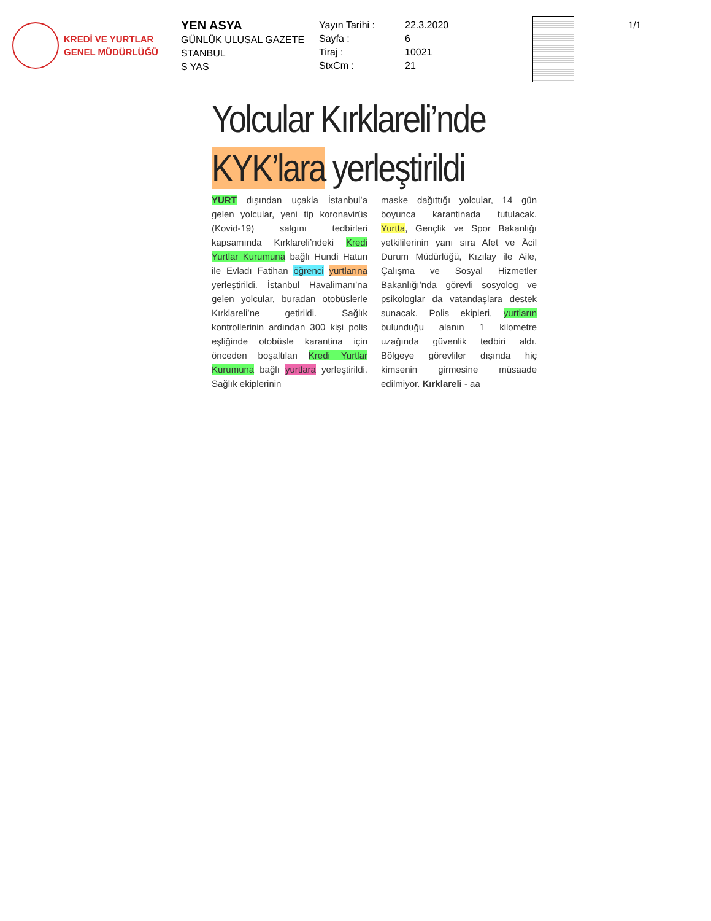KREDİ VE YURTLAR
GENEL MÜDÜRLÜĞÜ
YEN ASYA
GÜNLÜK ULUSAL GAZETE
STANBUL
S YAS
Yayın Tarihi :
Sayfa :
Tiraj :
StxCm :
22.3.2020
6
10021
21
1/1
Yolcular Kırklareli’nde
KYK’lara yerleştirildi
YURT dışından uçakla İstanbul’a gelen yolcular, yeni tip koronavirüs (Kovid-19) salgını tedbirleri kapsamında Kırklareli’ndeki Kredi Yurtlar Kurumuna bağlı Hundi Hatun ile Evladı Fatihan öğrenci yurtlarına yerleştirildi. İstanbul Havalimanı’na gelen yolcular, buradan otobüslerle Kırklareli’ne getirildi. Sağlık kontrollerinin ardından 300 kişi polis eşliğinde otobüsle karantina için önceden boşaltılan Kredi Yurtlar Kurumuna bağlı yurtlara yerleştirildi. Sağlık ekiplerinin
maske dağıttığı yolcular, 14 gün boyunca karantinada tutulacak. Yurtta, Gençlik ve Spor Bakanlığı yetkililerinin yanı sıra Afet ve Âcil Durum Müdürlüğü, Kızılay ile Aile, Çalışma ve Sosyal Hizmetler Bakanlığı’nda görevli sosyolog ve psikologlar da vatandaşlara destek sunacak. Polis ekipleri, yurtların bulunduğu alanın 1 kilometre uzağında güvenlik tedbiri aldı. Bölgeye görevliler dışında hiç kimsenin girmesine müsaade edilmiyor. Kırklareli - aa